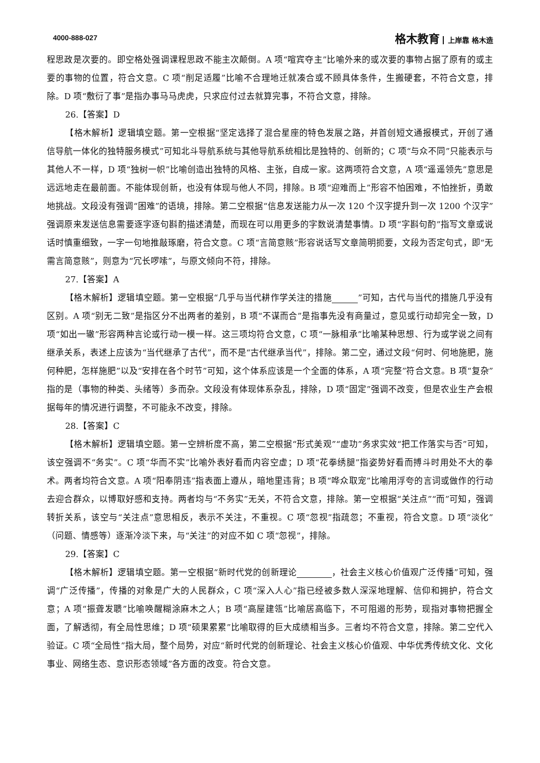4000-888-027 格木教育 上岸靠 格木造
程思政是次要的。即空格处强调课程思政不能主次颠倒。A 项“喧宾夺主”比喻外来的或次要的事物占据了原有的或主要的事物的位置，符合文意。C 项“削足适履”比喻不合理地迁就凑合或不顾具体条件，生搬硬套，不符合文意，排除。D 项“敷衍了事”是指办事马马虎虎，只求应付过去就算完事，不符合文意，排除。
26.【答案】D
【格木解析】逻辑填空题。第一空根据“坚定选择了混合星座的特色发展之路，并首创短文通报模式，开创了通信导航一体化的独特服务模式”可知北斗导航系统与其他导航系统相比是独特的、创新的；C 项“与众不同”只能表示与其他人不一样，D 项“独树一帜”比喻创造出独特的风格、主张，自成一家。这两项符合文意，A 项“遥遥领先”意思是远远地走在最前面。不能体现创新，也没有体现与他人不同，排除。B 项“迎难而上”形容不怕困难，不怕挫折，勇敢地挑战。文段没有强调“困难”的语境，排除。第二空根据“信息发送能力从一次 120 个汉字提升到一次 1200 个汉字”强调原来发送信息需要逐字逐句斟酌描述清楚，而现在可以用更多的字数说清楚事情。D 项“字斟句酌”指写文章或说话时慎重细致，一字一句地推敲琢磨，符合文意。C 项“言简意赅”形容说话写文章简明扼要，文段为否定句式，即“无需言简意赅”，则意为“冗长啰嗦”，与原文倾向不符，排除。
27.【答案】A
【格木解析】逻辑填空题。第一空根据“几乎与当代耕作学关注的措施　　　 ”可知，古代与当代的措施几乎没有区别。A 项“别无二致”是指区分不出两者的差别，B 项“不谋而合”是指事先没有商量过，意见或行动却完全一致，D 项“如出一辙”形容两种言论或行动一模一样。这三项均符合文意，C 项“一脉相承”比喻某种思想、行为或学说之间有继承关系，表述上应该为“当代继承了古代”，而不是“古代继承当代”，排除。第二空，通过文段“何时、何地施肥，施何种肥，怎样施肥”以及“安排在各个时节”可知，这个体系应该是一个全面的体系，A 项“完整”符合文意。B 项“复杂”指的是（事物的种类、头绪等）多而杂。文段没有体现体系杂乱，排除，D 项“固定”强调不改变，但是农业生产会根据每年的情况进行调整，不可能永不改变，排除。
28.【答案】C
【格木解析】逻辑填空题。第一空辨析度不高，第二空根据“形式美观”“虚功”务求实效“把工作落实与否”可知，该空强调不“务实”。C 项“华而不实”比喻外表好看而内容空虚；D 项“花拳绣腿”指姿势好看而搏斗时用处不大的拳术。两者均符合文意。A 项“阳奉阴违”指表面上遵从，暗地里违背；B 项“哗众取宠”比喻用浮夸的言词或做作的行动去迎合群众，以博取好感和支持。两者均与“不务实”无关，不符合文意，排除。第一空根据“关注点”“而”可知，强调转折关系，该空与“关注点”意思相反，表示不关注，不重视。C 项“忽视”指疏忽；不重视，符合文意。D 项“淡化”（问题、情感等）逐渐冷淡下来，与“关注”的对应不如 C 项“忽视”，排除。
29.【答案】C
【格木解析】逻辑填空题。第一空根据“新时代党的创新理论　　　　 ，社会主义核心价值观广泛传播”可知，强调“广泛传播”，传播的对象是广大的人民群众，C 项“深入人心”指已经被多数人深深地理解、信仰和拥护，符合文意；A 项“振聋发聩”比喻唤醒糊涂麻木之人；B 项“高屋建瓴”比喻居高临下，不可阻遏的形势，现指对事物把握全面，了解透彻，有全局性思维；D 项“硕果累累”比喻取得的巨大成绩相当多。三者均不符合文意，排除。第二空代入验证。C 项“全局性”指大局，整个局势，对应“新时代党的创新理论、社会主义核心价值观、中华优秀传统文化、文化事业、网络生态、意识形态领域”各方面的改变。符合文意。